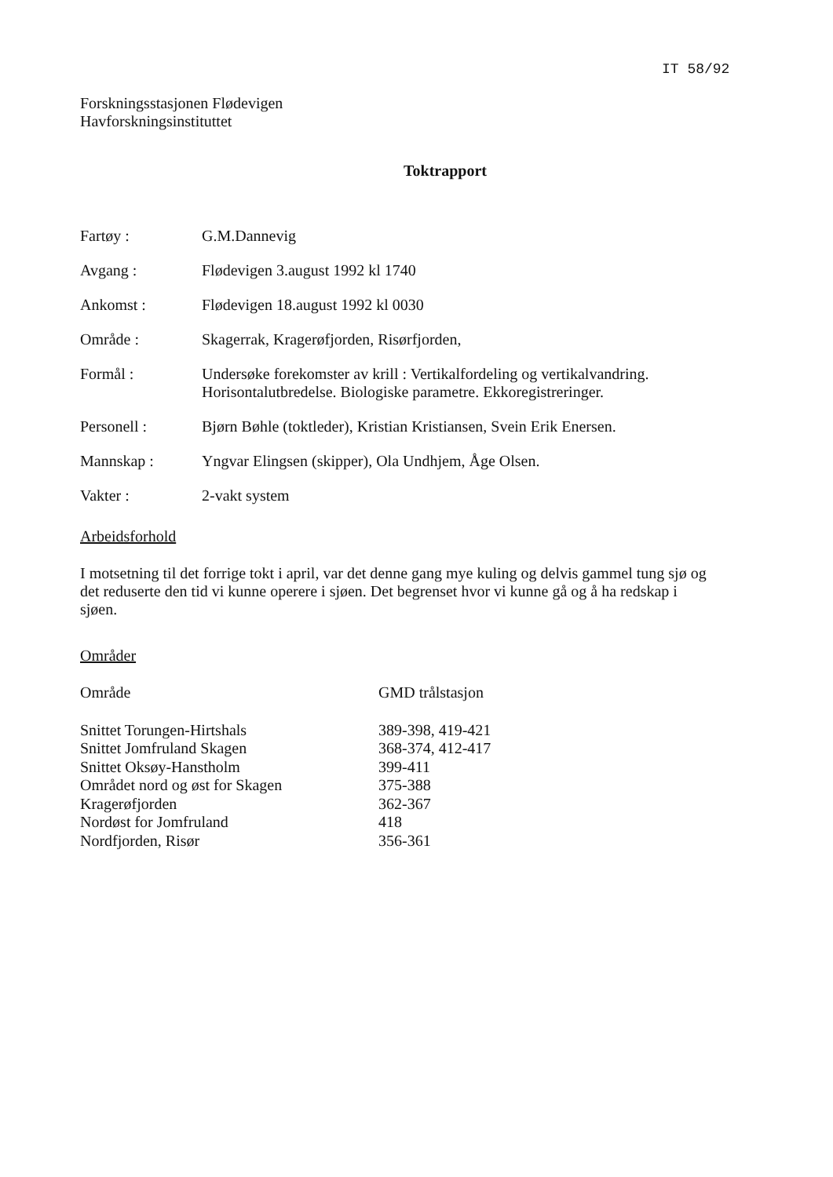IT 58/92
Forskningsstasjonen Flødevigen
Havforskningsinstituttet
Toktrapport
| Fartøy : | G.M.Dannevig |
| Avgang : | Flødevigen 3.august 1992 kl 1740 |
| Ankomst : | Flødevigen 18.august 1992 kl 0030 |
| Område : | Skagerrak, Kragerøfjorden, Risørfjorden, |
| Formål : | Undersøke forekomster av krill : Vertikalfordeling og vertikalvandring. Horisontalutbredelse. Biologiske parametre. Ekkoregistreringer. |
| Personell : | Bjørn Bøhle (toktleder), Kristian Kristiansen, Svein Erik Enersen. |
| Mannskap : | Yngvar Elingsen (skipper), Ola Undhjem, Åge Olsen. |
| Vakter : | 2-vakt system |
Arbeidsforhold
I motsetning til det forrige tokt i april, var det denne gang mye kuling og delvis gammel tung sjø og det reduserte den tid vi kunne operere i sjøen. Det begrenset hvor vi kunne gå og å ha redskap i sjøen.
Områder
| Område | GMD trålstasjon |
| --- | --- |
| Snittet Torungen-Hirtshals | 389-398, 419-421 |
| Snittet Jomfruland Skagen | 368-374, 412-417 |
| Snittet Oksøy-Hanstholm | 399-411 |
| Området nord og øst for Skagen | 375-388 |
| Kragerøfjorden | 362-367 |
| Nordøst for Jomfruland | 418 |
| Nordfjorden, Risør | 356-361 |